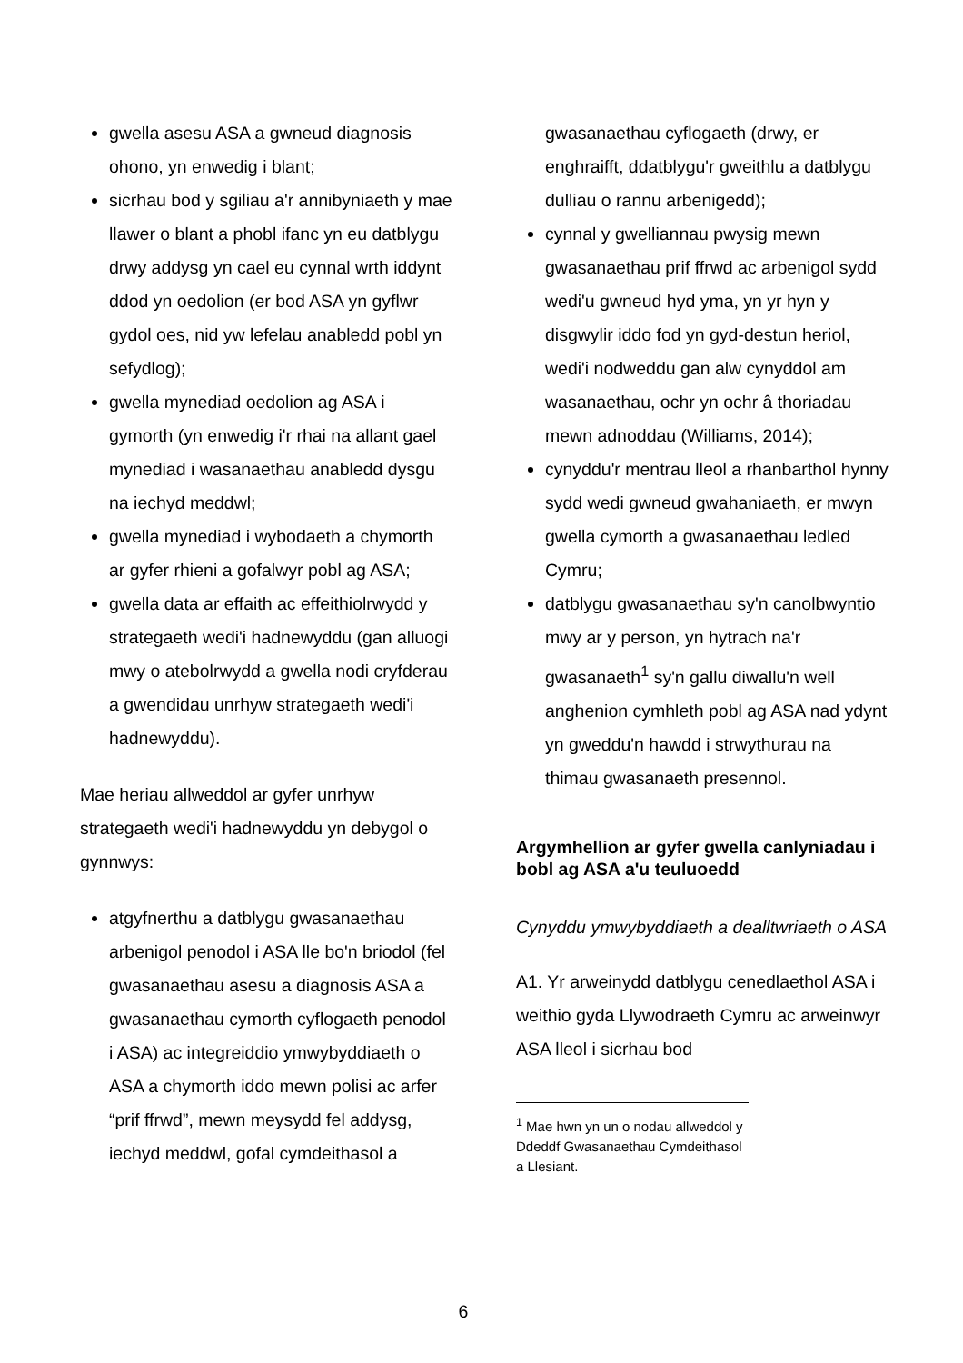gwella asesu ASA a gwneud diagnosis ohono, yn enwedig i blant;
sicrhau bod y sgiliau a'r annibyniaeth y mae llawer o blant a phobl ifanc yn eu datblygu drwy addysg yn cael eu cynnal wrth iddynt ddod yn oedolion (er bod ASA yn gyflwr gydol oes, nid yw lefelau anabledd pobl yn sefydlog);
gwella mynediad oedolion ag ASA i gymorth (yn enwedig i'r rhai na allant gael mynediad i wasanaethau anabledd dysgu na iechyd meddwl;
gwella mynediad i wybodaeth a chymorth ar gyfer rhieni a gofalwyr pobl ag ASA;
gwella data ar effaith ac effeithiolrwydd y strategaeth wedi'i hadnewyddu (gan alluogi mwy o atebolrwydd a gwella nodi cryfderau a gwendidau unrhyw strategaeth wedi'i hadnewyddu).
Mae heriau allweddol ar gyfer unrhyw strategaeth wedi'i hadnewyddu yn debygol o gynnwys:
atgyfnerthu a datblygu gwasanaethau arbenigol penodol i ASA lle bo'n briodol (fel gwasanaethau asesu a diagnosis ASA a gwasanaethau cymorth cyflogaeth penodol i ASA) ac integreiddio ymwybyddiaeth o ASA a chymorth iddo mewn polisi ac arfer “prif ffrwd”, mewn meysydd fel addysg, iechyd meddwl, gofal cymdeithasol a
gwasanaethau cyflogaeth (drwy, er enghraifft, ddatblygu'r gweithlu a datblygu dulliau o rannu arbenigedd);
cynnal y gwelliannau pwysig mewn gwasanaethau prif ffrwd ac arbenigol sydd wedi'u gwneud hyd yma, yn yr hyn y disgwylir iddo fod yn gyd-destun heriol, wedi'i nodweddu gan alw cynyddol am wasanaethau, ochr yn ochr â thoriadau mewn adnoddau (Williams, 2014);
cynyddu'r mentrau lleol a rhanbarthol hynny sydd wedi gwneud gwahaniaeth, er mwyn gwella cymorth a gwasanaethau ledled Cymru;
datblygu gwasanaethau sy'n canolbwyntio mwy ar y person, yn hytrach na'r gwasanaeth<sup>1</sup> sy'n gallu diwallu'n well anghenion cymhleth pobl ag ASA nad ydynt yn gweddu'n hawdd i strwythurau na thimau gwasanaeth presennol.
Argymhellion ar gyfer gwella canlyniadau i bobl ag ASA a'u teuluoedd
Cynyddu ymwybyddiaeth a dealltwriaeth o ASA
A1. Yr arweinydd datblygu cenedlaethol ASA i weithio gyda Llywodraeth Cymru ac arweinwyr ASA lleol i sicrhau bod
<sup>1</sup> Mae hwn yn un o nodau allweddol y Ddeddf Gwasanaethau Cymdeithasol a Llesiant.
6